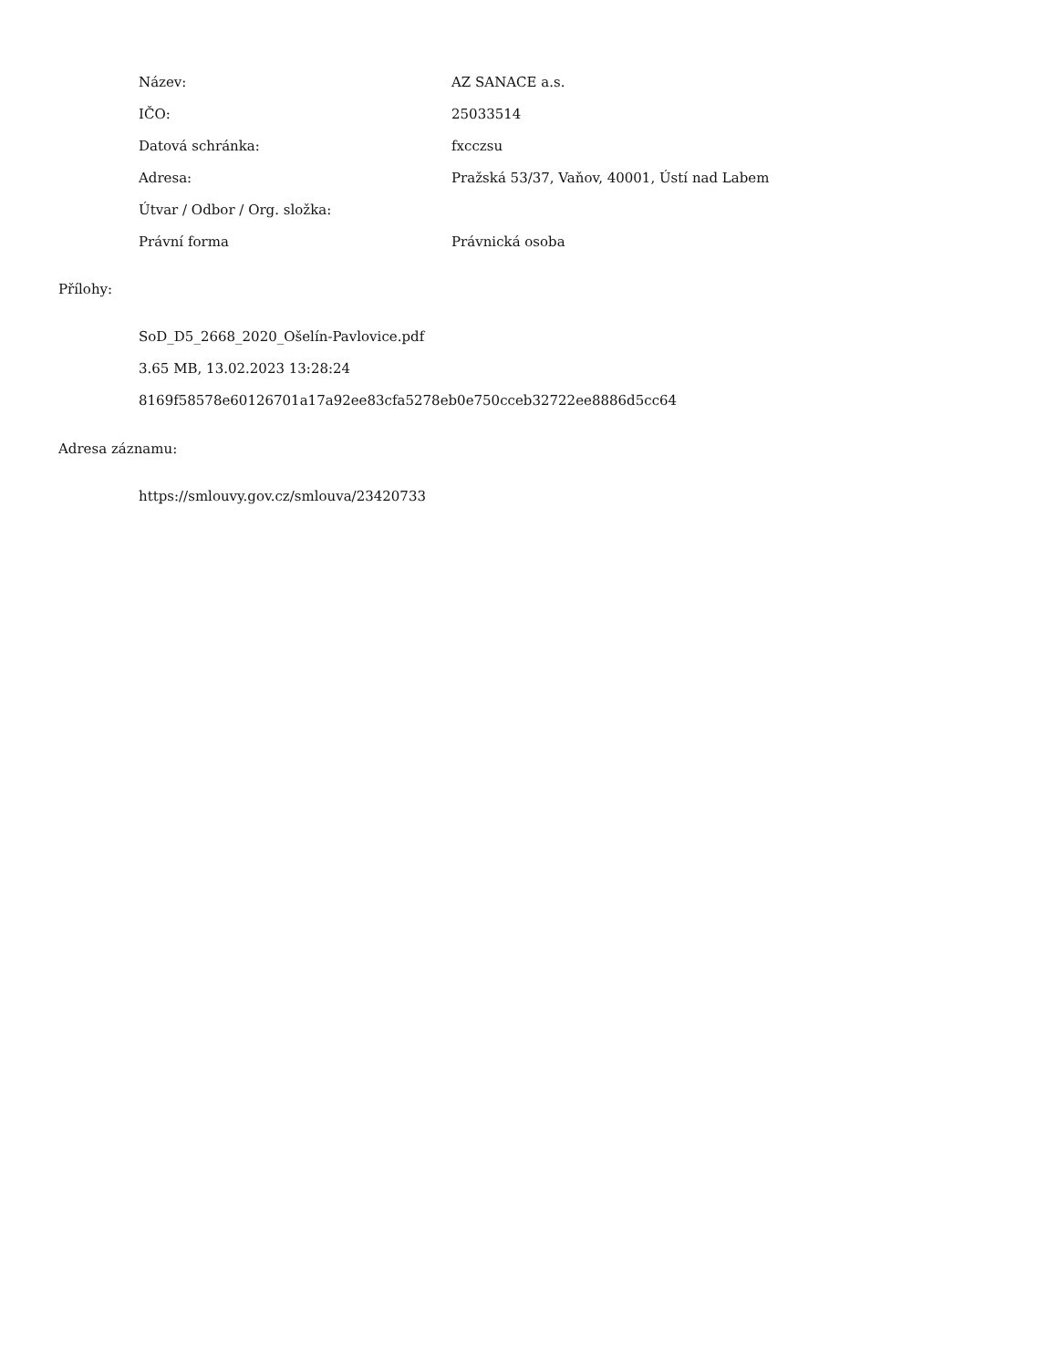| Název: | AZ SANACE a.s. |
| IČO: | 25033514 |
| Datová schránka: | fxcczsu |
| Adresa: | Pražská 53/37, Vaňov, 40001, Ústí nad Labem |
| Útvar / Odbor / Org. složka: | |
| Právní forma | Právnická osoba |
Přílohy:
SoD_D5_2668_2020_Ošelín-Pavlovice.pdf
3.65 MB, 13.02.2023 13:28:24
8169f58578e60126701a17a92ee83cfa5278eb0e750cceb32722ee8886d5cc64
Adresa záznamu:
https://smlouvy.gov.cz/smlouva/23420733